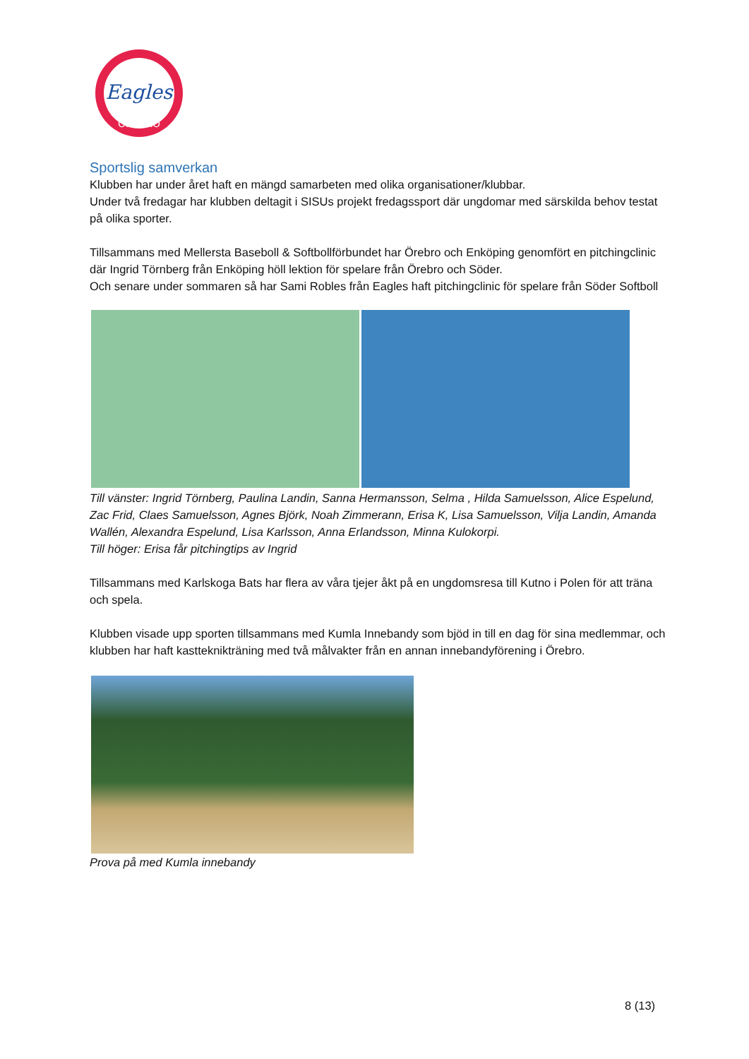Eagles
ÖREBRO
Sportslig samverkan
Klubben har under året haft en mängd samarbeten med olika organisationer/klubbar.
Under två fredagar har klubben deltagit i SISUs projekt fredagssport där ungdomar med särskilda behov testat på olika sporter.
Tillsammans med Mellersta Baseboll & Softbollförbundet har Örebro och Enköping genomfört en pitchingclinic där Ingrid Törnberg från Enköping höll lektion för spelare från Örebro och Söder.
Och senare under sommaren så har Sami Robles från Eagles haft pitchingclinic för spelare från Söder Softboll
Till vänster: Ingrid Törnberg, Paulina Landin, Sanna Hermansson, Selma , Hilda Samuelsson, Alice Espelund, Zac Frid, Claes Samuelsson, Agnes Björk, Noah Zimmerann, Erisa K, Lisa Samuelsson, Vilja Landin, Amanda Wallén, Alexandra Espelund, Lisa Karlsson, Anna Erlandsson, Minna Kulokorpi.
Till höger: Erisa får pitchingtips av Ingrid
Tillsammans med Karlskoga Bats har flera av våra tjejer åkt på en ungdomsresa till Kutno i Polen för att träna och spela.
Klubben visade upp sporten tillsammans med Kumla Innebandy som bjöd in till en dag för sina medlemmar, och klubben har haft kastteknikträning med två målvakter från en annan innebandyförening i Örebro.
Prova på med Kumla innebandy
8 (13)